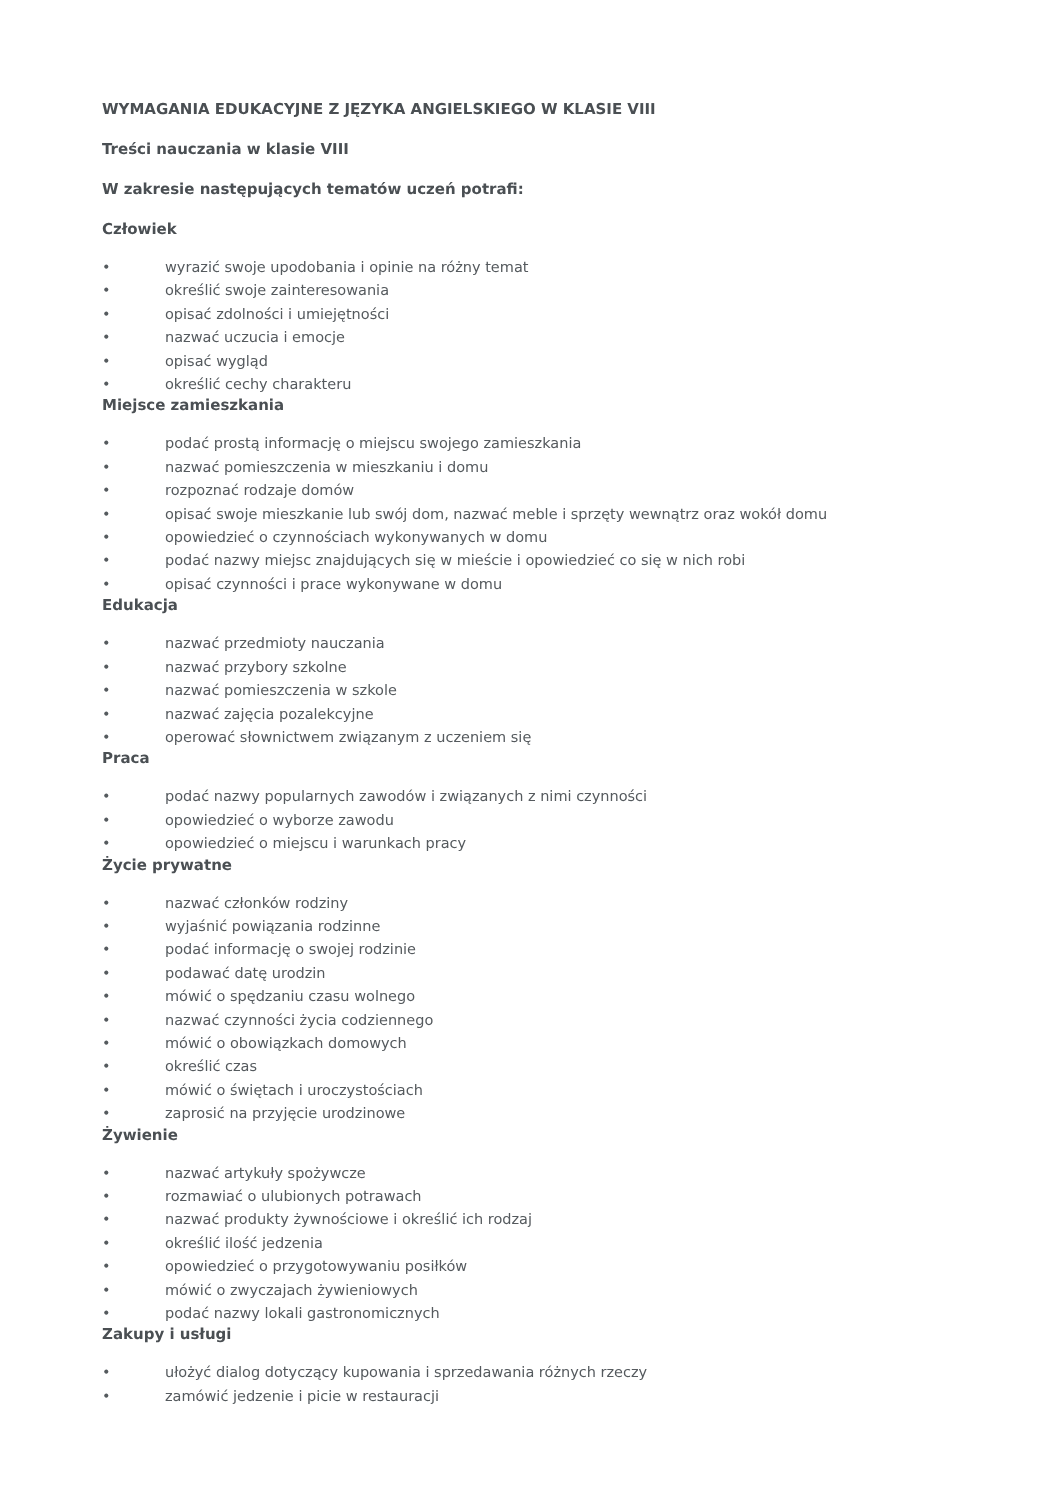WYMAGANIA EDUKACYJNE Z JĘZYKA ANGIELSKIEGO W KLASIE VIII
Treści nauczania w klasie VIII
W zakresie następujących tematów uczeń potrafi:
Człowiek
• wyrazić swoje upodobania i opinie na różny temat
• określić swoje zainteresowania
• opisać zdolności i umiejętności
• nazwać uczucia i emocje
• opisać wygląd
• określić cechy charakteru
Miejsce zamieszkania
• podać prostą informację o miejscu swojego zamieszkania
• nazwać pomieszczenia w mieszkaniu i domu
• rozpoznać rodzaje domów
• opisać swoje mieszkanie lub swój dom, nazwać meble i sprzęty wewnątrz oraz wokół domu
• opowiedzieć o czynnościach wykonywanych w domu
• podać nazwy miejsc znajdujących się w mieście i opowiedzieć co się w nich robi
• opisać czynności i prace wykonywane w domu
Edukacja
• nazwać przedmioty nauczania
• nazwać przybory szkolne
• nazwać pomieszczenia w szkole
• nazwać zajęcia pozalekcyjne
• operować słownictwem związanym z uczeniem się
Praca
• podać nazwy popularnych zawodów i związanych z nimi czynności
• opowiedzieć o wyborze zawodu
• opowiedzieć o miejscu i warunkach pracy
Życie prywatne
• nazwać członków rodziny
• wyjaśnić powiązania rodzinne
• podać informację o swojej rodzinie
• podawać datę urodzin
• mówić o spędzaniu czasu wolnego
• nazwać czynności życia codziennego
• mówić o obowiązkach domowych
• określić czas
• mówić o świętach i uroczystościach
• zaprosić na przyjęcie urodzinowe
Żywienie
• nazwać artykuły spożywcze
• rozmawiać o ulubionych potrawach
• nazwać produkty żywnościowe i określić ich rodzaj
• określić ilość jedzenia
• opowiedzieć o przygotowywaniu posiłków
• mówić o zwyczajach żywieniowych
• podać nazwy lokali gastronomicznych
Zakupy i usługi
• ułożyć dialog dotyczący kupowania i sprzedawania różnych rzeczy
• zamówić jedzenie i picie w restauracji